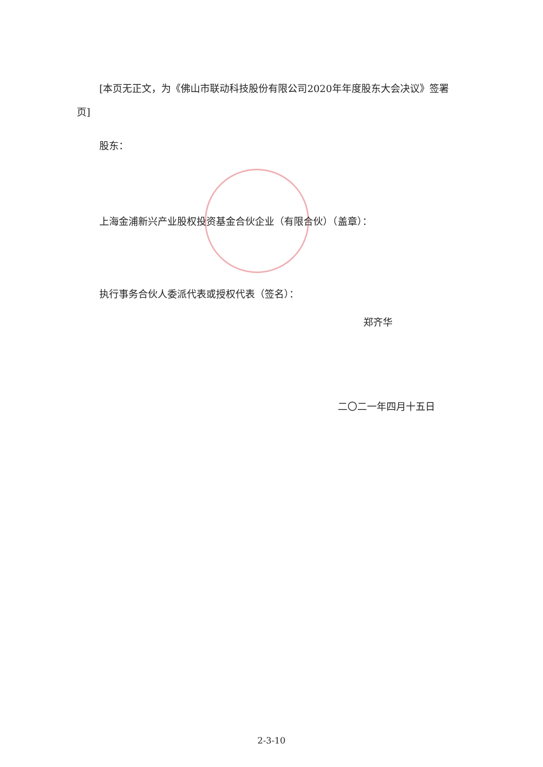[本页无正文，为《佛山市联动科技股份有限公司2020年年度股东大会决议》签署页]
股东：
上海金浦新兴产业股权投资基金合伙企业（有限合伙）（盖章）：
执行事务合伙人委派代表或授权代表（签名）：
郑齐华
二〇二一年四月十五日
2-3-10